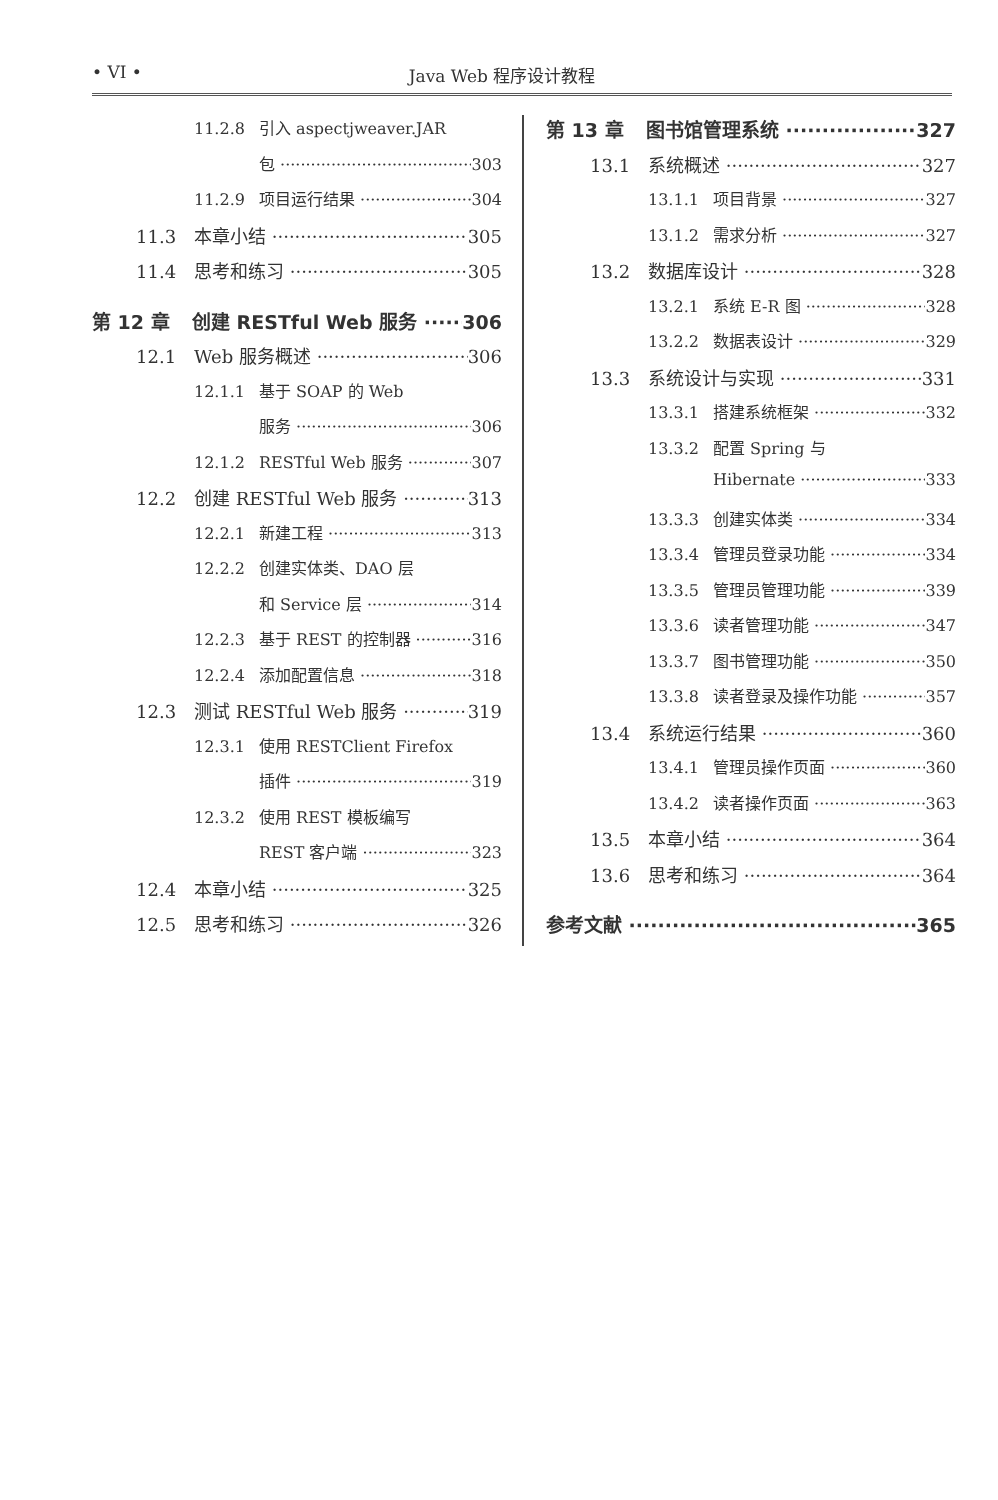• VI • Java Web 程序设计教程
11.2.8 引入 aspectjweaver.JAR
包 303
11.2.9 项目运行结果 304
11.3 本章小结 305
11.4 思考和练习 305
第 12 章 创建 RESTful Web 服务 306
12.1 Web 服务概述 306
12.1.1 基于 SOAP 的 Web
服务 306
12.1.2 RESTful Web 服务 307
12.2 创建 RESTful Web 服务 313
12.2.1 新建工程 313
12.2.2 创建实体类、DAO 层
和 Service 层 314
12.2.3 基于 REST 的控制器 316
12.2.4 添加配置信息 318
12.3 测试 RESTful Web 服务 319
12.3.1 使用 RESTClient Firefox
插件 319
12.3.2 使用 REST 模板编写
REST 客户端 323
12.4 本章小结 325
12.5 思考和练习 326
第 13 章 图书馆管理系统 327
13.1 系统概述 327
13.1.1 项目背景 327
13.1.2 需求分析 327
13.2 数据库设计 328
13.2.1 系统 E-R 图 328
13.2.2 数据表设计 329
13.3 系统设计与实现 331
13.3.1 搭建系统框架 332
13.3.2 配置 Spring 与
Hibernate 333
13.3.3 创建实体类 334
13.3.4 管理员登录功能 334
13.3.5 管理员管理功能 339
13.3.6 读者管理功能 347
13.3.7 图书管理功能 350
13.3.8 读者登录及操作功能 357
13.4 系统运行结果 360
13.4.1 管理员操作页面 360
13.4.2 读者操作页面 363
13.5 本章小结 364
13.6 思考和练习 364
参考文献 365